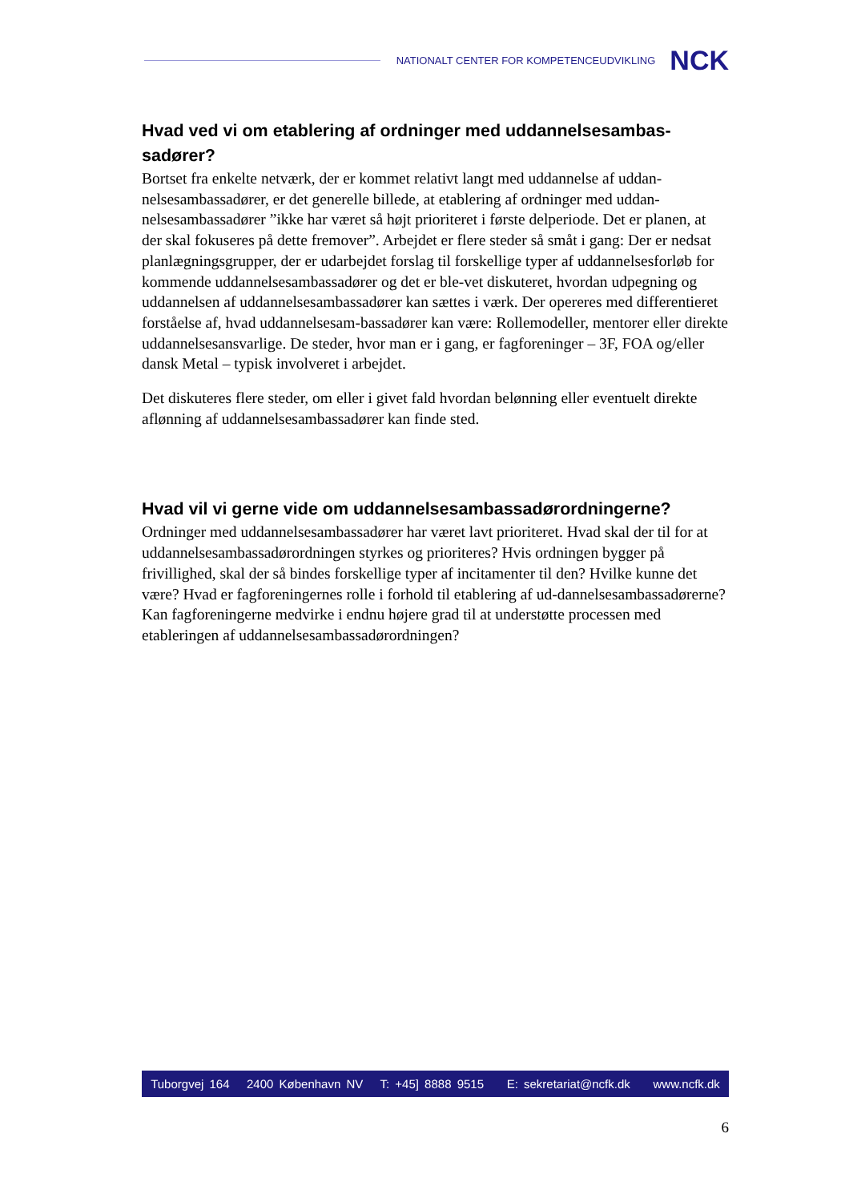NATIONALT CENTER FOR KOMPETENCEUDVIKLING NCK
Hvad ved vi om etablering af ordninger med uddannelsesambas-sadører?
Bortset fra enkelte netværk, der er kommet relativt langt med uddannelse af uddan-nelsesambassadører, er det generelle billede, at etablering af ordninger med uddan-nelsesambassadører ”ikke har været så højt prioriteret i første delperiode. Det er planen, at der skal fokuseres på dette fremover”. Arbejdet er flere steder så småt i gang: Der er nedsat planlægningsgrupper, der er udarbejdet forslag til forskellige typer af uddannelsesforløb for kommende uddannelsesambassadører og det er ble-vet diskuteret, hvordan udpegning og uddannelsen af uddannelsesambassadører kan sættes i værk. Der opereres med differentieret forståelse af, hvad uddannelsesam-bassadører kan være: Rollemodeller, mentorer eller direkte uddannelsesansvarlige. De steder, hvor man er i gang, er fagforeninger – 3F, FOA og/eller dansk Metal – typisk involveret i arbejdet.
Det diskuteres flere steder, om eller i givet fald hvordan belønning eller eventuelt direkte aflønning af uddannelsesambassadører kan finde sted.
Hvad vil vi gerne vide om uddannelsesambassadørordningerne?
Ordninger med uddannelsesambassadører har været lavt prioriteret. Hvad skal der til for at uddannelsesambassadørordningen styrkes og prioriteres? Hvis ordningen bygger på frivillighed, skal der så bindes forskellige typer af incitamenter til den? Hvilke kunne det være? Hvad er fagforeningernes rolle i forhold til etablering af ud-dannelsesambassadørerne? Kan fagforeningerne medvirke i endnu højere grad til at understøtte processen med etableringen af uddannelsesambassadørordningen?
Tuborgvej 164 2400 København NV T: +45] 8888 9515 E: sekretariat@ncfk.dk www.ncfk.dk
6